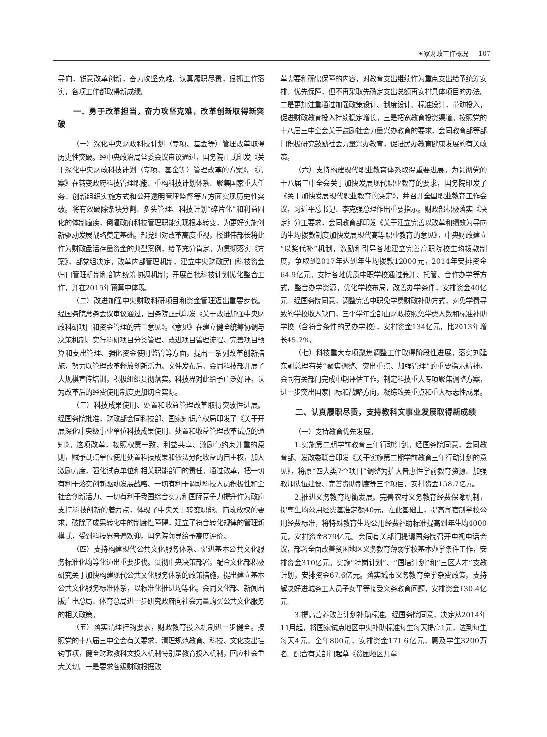国家财政工作概况 107
导向，锐意改革创新，奋力攻坚克难，认真履职尽责，狠抓工作落实，各项工作都取得新成绩。
一、勇于改革担当，奋力攻坚克难，改革创新取得新突破
（一）深化中央财政科技计划（专项、基金等）管理改革取得历史性突破。经中央政治局常委会议审议通过，国务院正式印发《关于深化中央财政科技计划（专项、基金等）管理改革的方案》。《方案》在转变政府科技管理职能、重构科技计划体系、聚集国家重大任务、创新组织实施方式和公开透明管理监督等五方面实现历史性突破。将有效破除条块分割、多头管理、科技计划“碎片化”和利益固化的体制痼疾，倒逼政府科技管理职能实现根本转变，为更好实施创新驱动发展战略奠定基础。部党组对改革高度重视，楼继伟部长将此作为财政盘活存量资金的典型案例，给予充分肯定。为贯彻落实《方案》，部党组决定，改革内部管理机制，建立中央财政民口科技资金归口管理机制和部内统筹协调机制；开展首批科技计划优化整合工作，并在2015年预算中体现。
（二）改进加强中央财政科研项目和资金管理迈出重要步伐。经国务院常务会议审议通过，国务院正式印发《关于改进加强中央财政科研项目和资金管理的若干意见》。《意见》在建立健全统筹协调与决策机制、实行科研项目分类管理、改进项目管理流程、完善项目预算和支出管理、强化资金使用监管等方面，提出一系列改革创新措施，努力以管理改革释放创新活力。文件发布后，会同科技部开展了大规模宣传培训，积极组织贯彻落实。科技界对此给予广泛好评，认为改革后的经费使用制度更加切合实际。
（三）科技成果使用、处置和收益管理改革取得突破性进展。经国务院批准，财政部会同科技部、国家知识产权局印发了《关于开展深化中央级事业单位科技成果使用、处置和收益管理改革试点的通知》。这项改革，按照权责一致、利益共享、激励与约束并重的原则，赋予试点单位使用处置科技成果和依法分配收益的自主权，加大激励力度，强化试点单位和相关职能部门的责任。通过改革，把一切有利于落实创新驱动发展战略、一切有利于调动科技人员积极性和全社会创新活力、一切有利于我国综合实力和国际竞争力提升作为政府支持科技创新的着力点，体现了中央关于转变职能、简政放权的要求，破除了成果转化中的制度性障碍，建立了符合转化规律的管理新模式，受到科技界普遍欢迎。国务院领导给予高度评价。
（四）支持构建现代公共文化服务体系、促进基本公共文化服务标准化均等化迈出重要步伐。贯彻中央决策部署，配合文化部积极研究关于加快构建现代公共文化服务体系的政策措施，提出建立基本公共文化服务标准体系，以标准化推进均等化。会同文化部、新闻出版广电总局、体育总局进一步研究政府向社会力量购买公共文化服务的相关政策。
（五）落实清理挂钩要求，财政教育投入机制进一步健全。按照党的十八届三中全会有关要求，清理规范教育、科技、文化支出挂钩事项，健全财政教科文投入机制特别是教育投入机制，回应社会重大关切。一是要求各级财政根据改
革需要和确需保障的内容，对教育支出继续作为重点支出给予统筹安排、优先保障，但不再采取先确定支出总额再安排具体项目的办法。二是更加注重通过加强政策设计、制度设计、标准设计，带动投入，促进财政教育投入持续稳定增长。三是拓宽教育投资渠道。按照党的十八届三中全会关于鼓励社会力量兴办教育的要求，会同教育部等部门积极研究鼓励社会力量兴办教育，促进民办教育健康发展的有关政策。
（六）支持构建现代职业教育体系取得重要进展。为贯彻党的十八届三中全会关于加快发展现代职业教育的要求，国务院印发了《关于加快发展现代职业教育的决定》，并召开全国职业教育工作会议，习近平总书记、李克强总理作出重要指示。财政部积极落实《决定》分工要求，会同教育部印发《关于建立完善以改革和绩效为导向的生均拨款制度加快发展现代高等职业教育的意见》，中央财政建立“以奖代补”机制，激励和引导各地建立完善高职院校生均拨款制度，争取到2017年达到年生均拨款12000元，2014年安排资金64.9亿元。支持各地优质中职学校通过兼并、托管、合作办学等方式，整合办学资源，优化学校布局，改善办学条件，安排资金40亿元。经国务院同意，调整完善中职免学费财政补助方式，对免学费导致的学校收入缺口，三个学年全部由财政按照免学费人数和标准补助学校（含符合条件的民办学校），安排资金134亿元，比2013年增长45.7%。
（七）科技重大专项聚焦调整工作取得阶段性进展。落实刘延东副总理有关“聚焦调整、突出重点、加强管理”的重要指示精神，会同有关部门完成中期评估工作，制定科技重大专项聚焦调整方案，进一步突出国家目标和战略方向，凝练攻关重点和重大标志性成果。
二、认真履职尽责，支持教科文事业发展取得新成绩
（一）支持教育优先发展。
1.实施第二期学前教育三年行动计划。经国务院同意，会同教育部、发改委联合印发《关于实施第二期学前教育三年行动计划的意见》，将原“四大类7个项目”调整为扩大普惠性学前教育资源、加强教师队伍建设、完善资助制度等三个项目，安排资金158.7亿元。
2.推进义务教育均衡发展。完善农村义务教育经费保障机制，提高生均公用经费基准定额40元，在此基础上，提高寄宿制学校公用经费标准，将特殊教育生均公用经费补助标准提高到年生均4000元，安排资金879亿元。会同有关部门提请国务院召开电视电话会议，部署全面改善贫困地区义务教育薄弱学校基本办学条件工作，安排资金310亿元。实施“特岗计划”、“国培计划”和“三区人才”支教计划，安排资金67.6亿元。落实城市义务教育免学杂费政策，支持解决好进城务工人员子女平等接受义务教育问题，安排资金130.4亿元。
3.提高营养改善计划补助标准。经国务院同意，决定从2014年11月起，将国家试点地区中央补助标准每生每天提高1元，达到每生每天4元、全年800元，安排资金171.6亿元，惠及学生3200万名。配合有关部门起草《贫困地区儿童